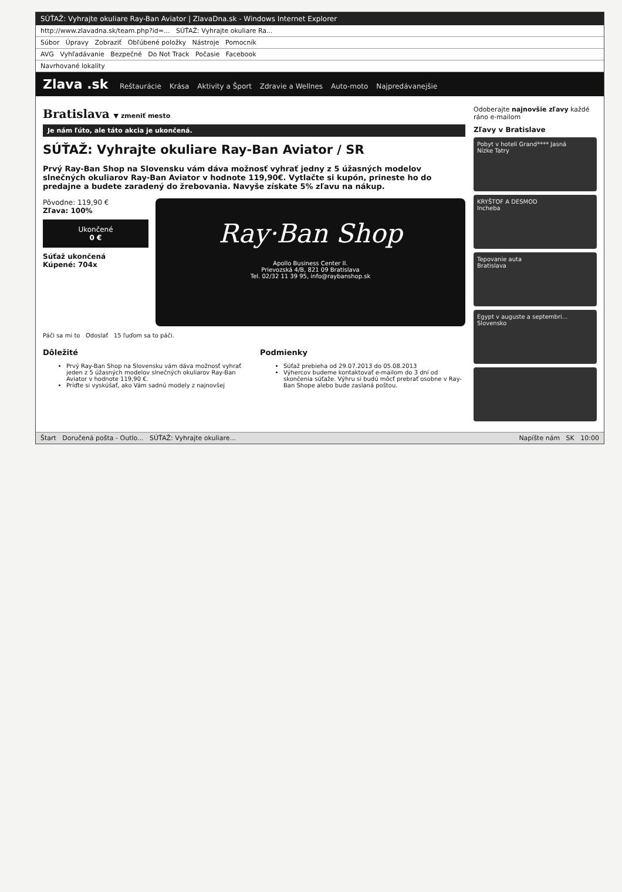SÚŤAŽ: Vyhrajte okuliare Ray-Ban Aviator | ZlavaDna.sk - Windows Internet Explorer
http://www.zlavadna.sk/team.php?id=... SÚŤAŽ: Vyhrajte okuliare Ra...
Súbor Úpravy Zobraziť Obľúbené položky Nástroje Pomocník
AVG Vyhľadávanie Bezpečné Do Not Track Počasie Facebook
Navrhované lokality
Zlava .sk Reštaurácie Krása Aktivity a Šport Zdravie a Wellnes Auto-moto Najpredávanejšie
Bratislava ▼ zmeniť mesto
Je nám ľúto, ale táto akcia je ukončená.
SÚŤAŽ: Vyhrajte okuliare Ray-Ban Aviator / SR
Prvý Ray-Ban Shop na Slovensku vám dáva možnosť vyhrať jedny z 5 úžasných modelov slnečných okuliarov Ray-Ban Aviator v hodnote 119,90€. Vytlačte si kupón, prineste ho do predajne a budete zaradený do žrebovania. Navyše získate 5% zľavu na nákup.
Pôvodne: 119,90 €
Zľava: 100%
Ukončené
0 €
Súťaž ukončená
Kúpené: 704x
Ray·Ban Shop
Apollo Business Center II.
Prievozská 4/B, 821 09 Bratislava
Tel. 02/32 11 39 95, info@raybanshop.sk
Páči sa mi to Odoslať 15 ľuďom sa to páči.
Dôležité
Prvý Ray-Ban Shop na Slovensku vám dáva možnosť vyhrať jeden z 5 úžasných modelov slnečných okuliarov Ray-Ban Aviator v hodnote 119,90 €.
Príďte si vyskúšať, ako Vám sadnú modely z najnovšej
Podmienky
Súťaž prebieha od 29.07.2013 do 05.08.2013
Výhercov budeme kontaktovať e-mailom do 3 dní od skončenia súťaže. Výhru si budú môcť prebrať osobne v Ray-Ban Shope alebo bude zaslaná poštou.
Odoberajte najnovšie zľavy každé ráno e-mailom
Zľavy v Bratislave
Pobyt v hoteli Grand**** Jasná
Nízke Tatry
KRYŠTOF A DESMOD
Incheba
Tepovanie auta
Bratislava
Egypt v auguste a septembri...
Slovensko
Štart Doručená pošta - Outlo... SÚŤAŽ: Vyhrajte okuliare... Napíšte nám SK 10:00